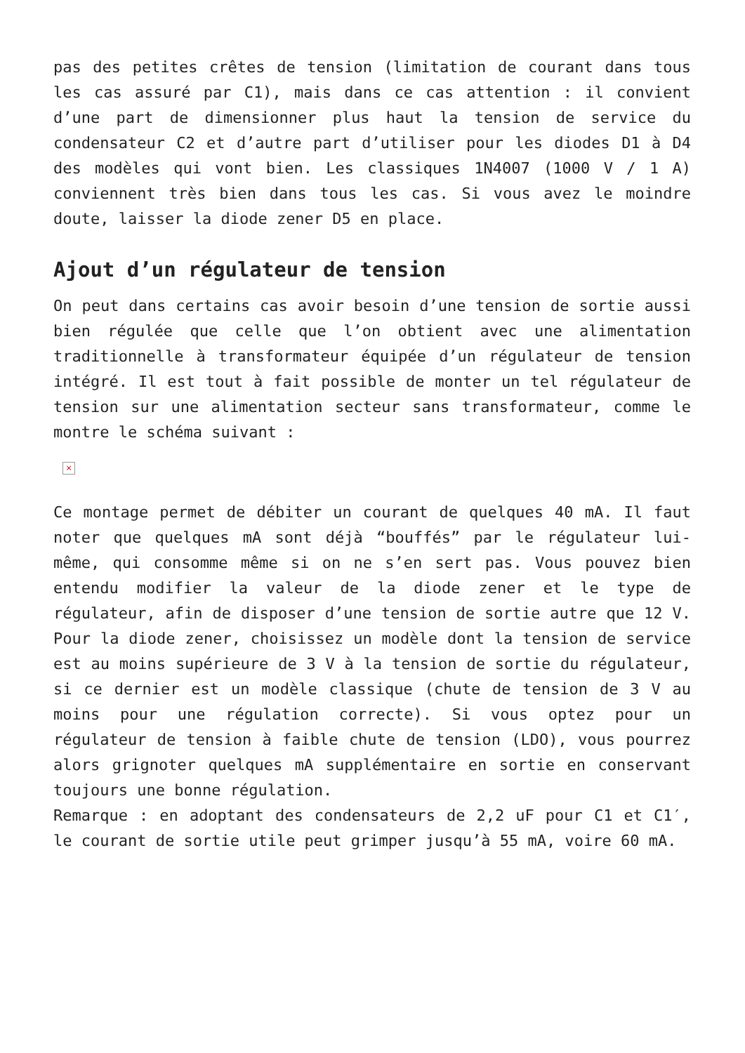pas des petites crêtes de tension (limitation de courant dans tous les cas assuré par C1), mais dans ce cas attention : il convient d’une part de dimensionner plus haut la tension de service du condensateur C2 et d’autre part d’utiliser pour les diodes D1 à D4 des modèles qui vont bien. Les classiques 1N4007 (1000 V / 1 A) conviennent très bien dans tous les cas. Si vous avez le moindre doute, laisser la diode zener D5 en place.
Ajout d’un régulateur de tension
On peut dans certains cas avoir besoin d’une tension de sortie aussi bien régulée que celle que l’on obtient avec une alimentation traditionnelle à transformateur équipée d’un régulateur de tension intégré. Il est tout à fait possible de monter un tel régulateur de tension sur une alimentation secteur sans transformateur, comme le montre le schéma suivant :
×
Ce montage permet de débiter un courant de quelques 40 mA. Il faut noter que quelques mA sont déjà “bouffés” par le régulateur lui-même, qui consomme même si on ne s’en sert pas. Vous pouvez bien entendu modifier la valeur de la diode zener et le type de régulateur, afin de disposer d’une tension de sortie autre que 12 V. Pour la diode zener, choisissez un modèle dont la tension de service est au moins supérieure de 3 V à la tension de sortie du régulateur, si ce dernier est un modèle classique (chute de tension de 3 V au moins pour une régulation correcte). Si vous optez pour un régulateur de tension à faible chute de tension (LDO), vous pourrez alors grignoter quelques mA supplémentaire en sortie en conservant toujours une bonne régulation.
Remarque : en adoptant des condensateurs de 2,2 uF pour C1 et C1′, le courant de sortie utile peut grimper jusqu’à 55 mA, voire 60 mA.